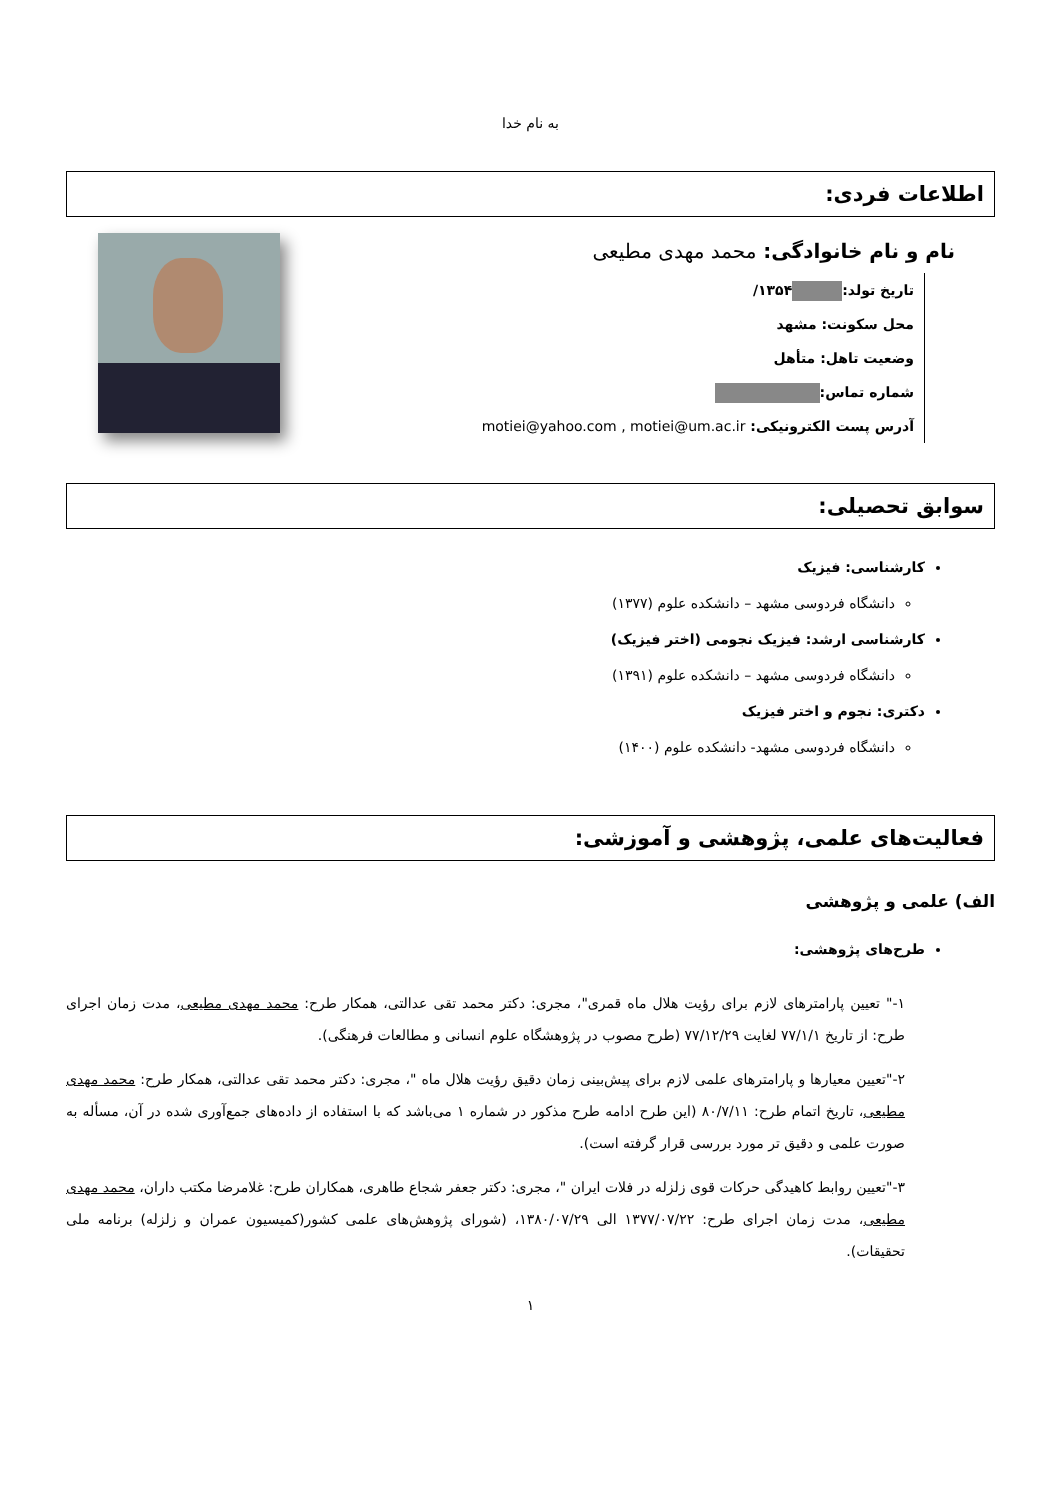به نام خدا
اطلاعات فردی:
نام و نام خانوادگی: محمد مهدی مطیعی
تاریخ تولد: ۱۳۵۴/
محل سکونت: مشهد
وضعیت تاهل: متأهل
شماره تماس:
آدرس پست الکترونیکی: motiei@yahoo.com , motiei@um.ac.ir
سوابق تحصیلی:
کارشناسی: فیزیک
دانشگاه فردوسی مشهد – دانشکده علوم (۱۳۷۷)
کارشناسی ارشد: فیزیک نجومی (اختر فیزیک)
دانشگاه فردوسی مشهد – دانشکده علوم (۱۳۹۱)
دکتری: نجوم و اختر فیزیک
دانشگاه فردوسی مشهد- دانشکده علوم (۱۴۰۰)
فعالیت‌های علمی، پژوهشی و آموزشی:
الف) علمی و پژوهشی
طرح‌های پژوهشی:
۱-" تعیین پارامترهای لازم برای رؤیت هلال ماه قمری"، مجری: دکتر محمد تقی عدالتی، همکار طرح: محمد مهدی مطیعی، مدت زمان اجرای طرح: از تاریخ ۷۷/۱/۱ لغایت ۷۷/۱۲/۲۹ (طرح مصوب در پژوهشگاه علوم انسانی و مطالعات فرهنگی).
۲-"تعیین معیارها و پارامترهای علمی لازم برای پیش‌بینی زمان دقیق رؤیت هلال ماه "، مجری: دکتر محمد تقی عدالتی، همکار طرح: محمد مهدی مطیعی، تاریخ اتمام طرح: ۸۰/۷/۱۱ (این طرح ادامه طرح مذکور در شماره ۱ می‌باشد که با استفاده از داده‌های جمع‌آوری شده در آن، مسأله به صورت علمی و دقیق تر مورد بررسی قرار گرفته است).
۳-"تعیین روابط کاهیدگی حرکات قوی زلزله در فلات ایران "، مجری: دکتر جعفر شجاع طاهری، همکاران طرح: غلامرضا مکتب داران، محمد مهدی مطیعی، مدت زمان اجرای طرح: ۱۳۷۷/۰۷/۲۲ الی ۱۳۸۰/۰۷/۲۹، (شورای پژوهش‌های علمی کشور(کمیسیون عمران و زلزله) برنامه ملی تحقیقات).
۱